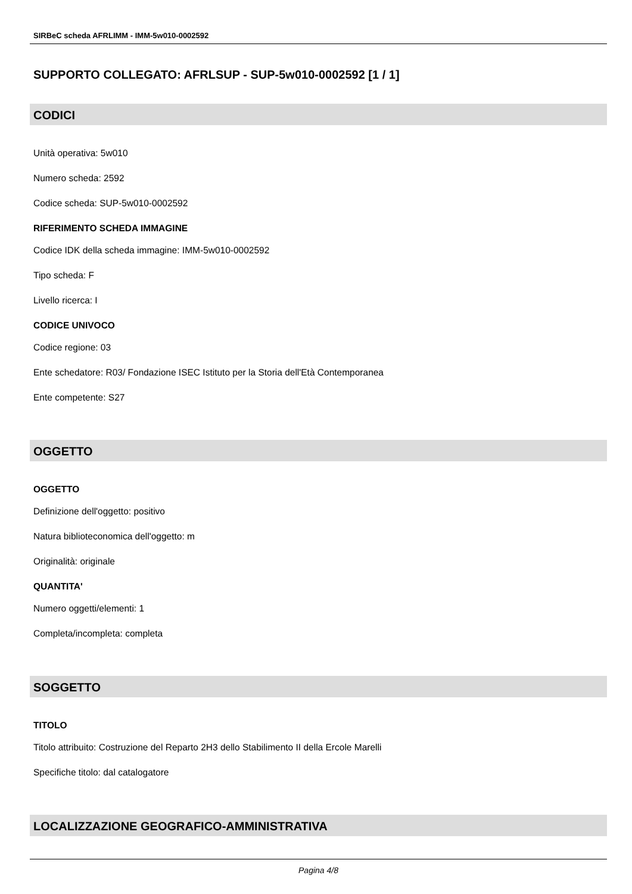SIRBeC scheda AFRLIMM - IMM-5w010-0002592
SUPPORTO COLLEGATO: AFRLSUP - SUP-5w010-0002592 [1 / 1]
CODICI
Unità operativa: 5w010
Numero scheda: 2592
Codice scheda: SUP-5w010-0002592
RIFERIMENTO SCHEDA IMMAGINE
Codice IDK della scheda immagine: IMM-5w010-0002592
Tipo scheda: F
Livello ricerca: I
CODICE UNIVOCO
Codice regione: 03
Ente schedatore: R03/ Fondazione ISEC Istituto per la Storia dell'Età Contemporanea
Ente competente: S27
OGGETTO
OGGETTO
Definizione dell'oggetto: positivo
Natura biblioteconomica dell'oggetto: m
Originalità: originale
QUANTITA'
Numero oggetti/elementi: 1
Completa/incompleta: completa
SOGGETTO
TITOLO
Titolo attribuito: Costruzione del Reparto 2H3 dello Stabilimento II della Ercole Marelli
Specifiche titolo: dal catalogatore
LOCALIZZAZIONE GEOGRAFICO-AMMINISTRATIVA
Pagina 4/8